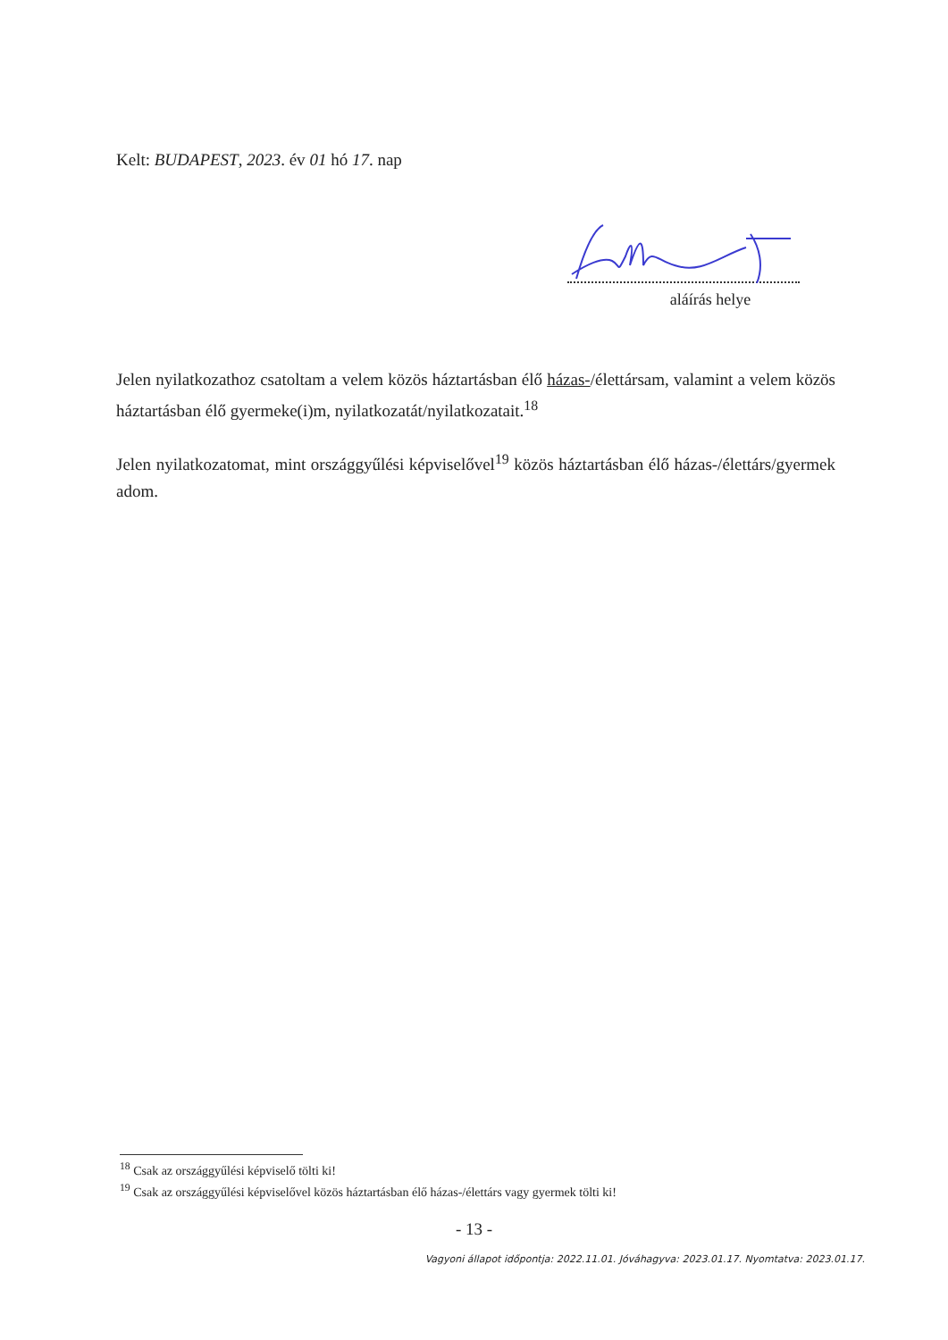Kelt: BUDAPEST, 2023. év 01 hó 17. nap
aláírás helye
Jelen nyilatkozathoz csatoltam a velem közös háztartásban élő házas-/élettársam, valamint a velem közös háztartásban élő gyermeke(i)m, nyilatkozatát/nyilatkozatait.<sup>18</sup>
Jelen nyilatkozatomat, mint országgyűlési képviselővel<sup>19</sup> közös háztartásban élő házas-/élettárs/gyermek adom.
<sup>18</sup> Csak az országgyűlési képviselő tölti ki!
<sup>19</sup> Csak az országgyűlési képviselővel közös háztartásban élő házas-/élettárs vagy gyermek tölti ki!
- 13 -
Vagyoni állapot időpontja: 2022.11.01. Jóváhagyva: 2023.01.17. Nyomtatva: 2023.01.17.